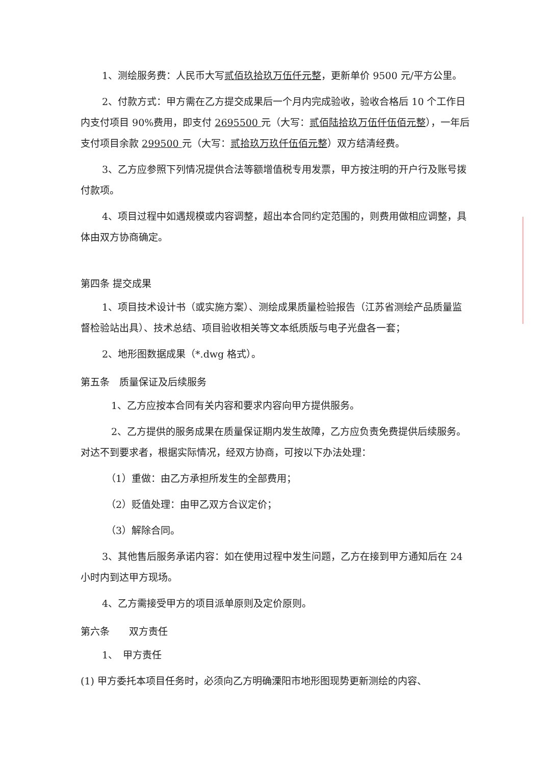1、测绘服务费：人民币大写贰佰玖拾玖万伍仟元整，更新单价 9500 元/平方公里。
2、付款方式：甲方需在乙方提交成果后一个月内完成验收，验收合格后 10 个工作日内支付项目 90%费用，即支付 2695500 元（大写：贰佰陆拾玖万伍仟伍佰元整），一年后支付项目余款 299500 元（大写：贰拾玖万玖仟伍佰元整）双方结清经费。
3、乙方应参照下列情况提供合法等额增值税专用发票，甲方按注明的开户行及账号拨付款项。
4、项目过程中如遇规模或内容调整，超出本合同约定范围的，则费用做相应调整，具体由双方协商确定。
第四条 提交成果
1、项目技术设计书（或实施方案）、测绘成果质量检验报告（江苏省测绘产品质量监督检验站出具）、技术总结、项目验收相关等文本纸质版与电子光盘各一套；
2、地形图数据成果（*.dwg 格式）。
第五条　质量保证及后续服务
1、乙方应按本合同有关内容和要求内容向甲方提供服务。
2、乙方提供的服务成果在质量保证期内发生故障，乙方应负责免费提供后续服务。对达不到要求者，根据实际情况，经双方协商，可按以下办法处理：
（1）重做：由乙方承担所发生的全部费用；
（2）贬值处理：由甲乙双方合议定价；
（3）解除合同。
3、其他售后服务承诺内容：如在使用过程中发生问题，乙方在接到甲方通知后在 24 小时内到达甲方现场。
4、乙方需接受甲方的项目派单原则及定价原则。
第六条　　双方责任
1、　甲方责任
(1) 甲方委托本项目任务时，必须向乙方明确溧阳市地形图现势更新测绘的内容、